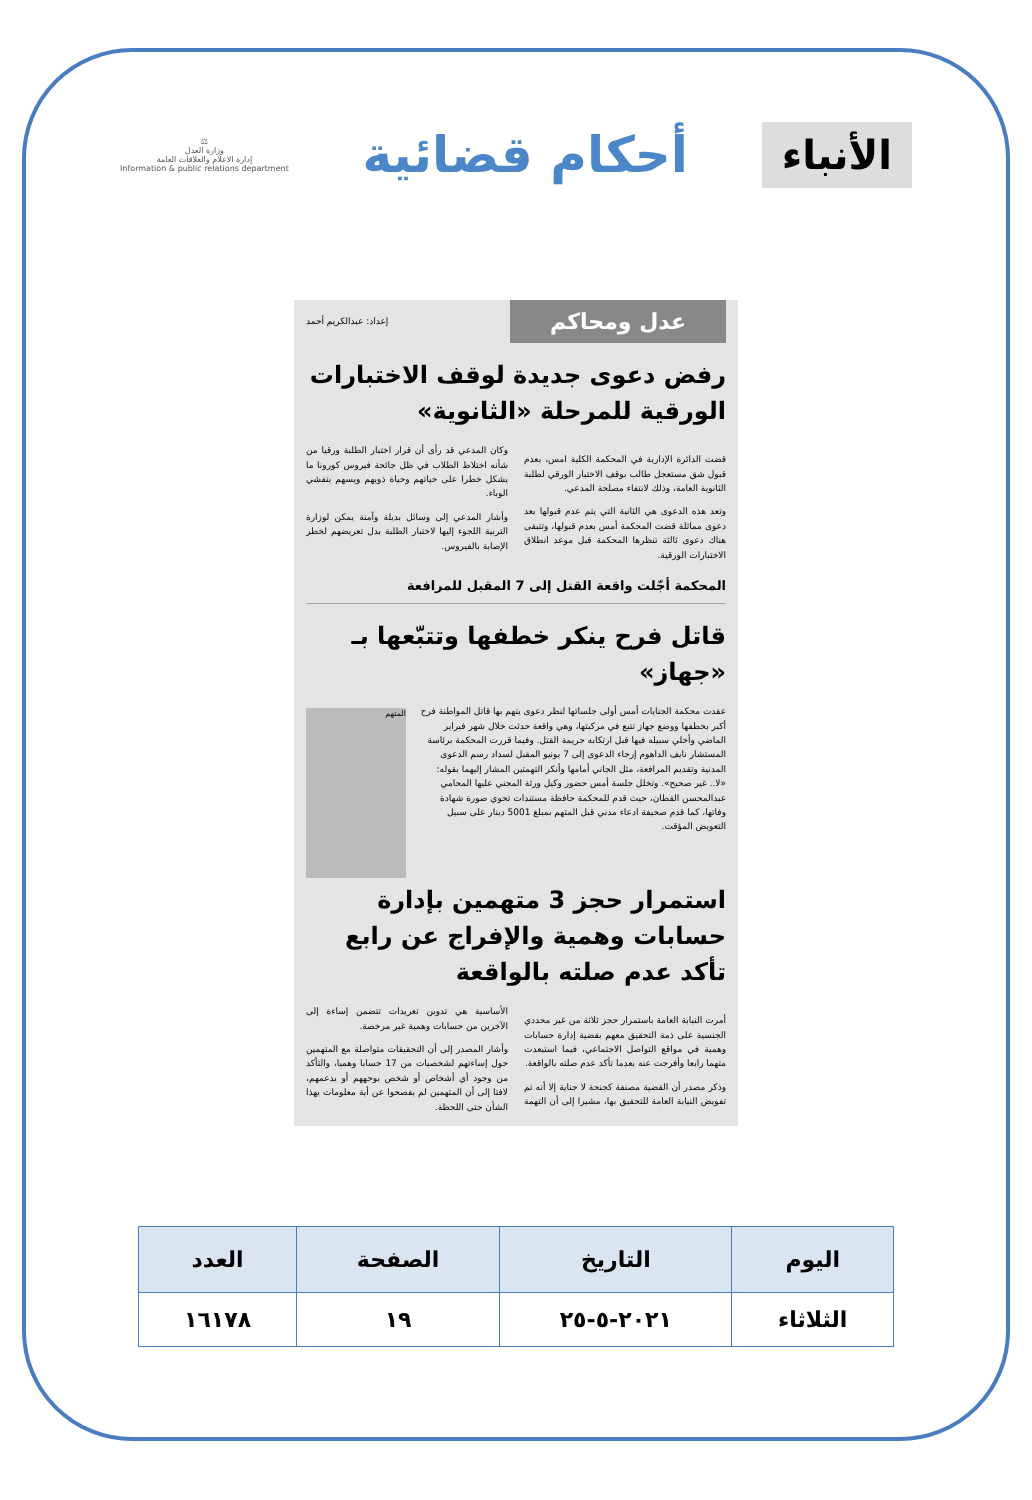الأنباء
أحكام قضائية
⚖
وزارة العدل
إدارة الاعلام والعلاقات العامة
Information & public relations department
عدل ومحاكم إعداد: عبدالكريم أحمد
رفض دعوى جديدة لوقف الاختبارات الورقية للمرحلة «الثانوية»
قضت الدائرة الإدارية في المحكمة الكلية امس، بعدم قبول شق مستعجل طالب بوقف الاختبار الورقي لطلبة الثانوية العامة، وذلك لانتفاء مصلحة المدعي.
وتعد هذه الدعوى هي الثانية التي يتم عدم قبولها بعد دعوى مماثلة قضت المحكمة أمس بعدم قبولها، وتتبقى هناك دعوى ثالثة تنظرها المحكمة قبل موعد انطلاق الاختبارات الورقية.
وكان المدعي قد رأى أن قرار اختبار الطلبة ورقيا من شأنه اختلاط الطلاب في ظل جائحة فيروس كورونا ما يشكل خطرا على حياتهم وحياة ذويهم ويسهم بتفشي الوباء.
وأشار المدعي إلى وسائل بديلة وآمنة يمكن لوزارة التربية اللجوء إليها لاختبار الطلبة بدل تعريضهم لخطر الإصابة بالفيروس.
المحكمة أجّلت واقعة القتل إلى 7 المقبل للمرافعة
قاتل فرح ينكر خطفها وتتبّعها بـ «جهاز»
المتهم
عقدت محكمة الجنايات أمس أولى جلساتها لنظر دعوى يتهم بها قاتل المواطنة فرح أكبر بخطفها ووضع جهاز تتبع في مركبتها، وهي واقعة حدثت خلال شهر فبراير الماضي وأخلي سبيله فيها قبل ارتكابه جريمة القتل. وفيما قررت المحكمة برئاسة المستشار نايف الداهوم إرجاء الدعوى إلى 7 يونيو المقبل لسداد رسم الدعوى المدنية وتقديم المرافعة، مثل الجاني أمامها وأنكر التهمتين المشار إليهما بقوله: «لا.. غير صحيح». وتخلل جلسة أمس حضور وكيل ورثة المجني عليها المحامي عبدالمحسن القطان، حيث قدم للمحكمة حافظة مستندات تحوي صورة شهادة وفاتها، كما قدم صحيفة ادعاء مدني قبل المتهم بمبلغ 5001 دينار على سبيل التعويض المؤقت.
استمرار حجز 3 متهمين بإدارة حسابات وهمية والإفراج عن رابع تأكد عدم صلته بالواقعة
أمرت النيابة العامة باستمرار حجز ثلاثة من غير محددي الجنسية على ذمة التحقيق معهم بقضية إدارة حسابات وهمية في مواقع التواصل الاجتماعي، فيما استبعدت متهما رابعا وأفرجت عنه بعدما تأكد عدم صلته بالواقعة.
وذكر مصدر أن القضية مصنفة كجنحة لا جناية إلا أنه تم تفويض النيابة العامة للتحقيق بها، مشيرا إلى أن التهمة الأساسية هي تدوين تغريدات تتضمن إساءة إلى الآخرين من حسابات وهمية غير مرخصة.
وأشار المصدر إلى أن التحقيقات متواصلة مع المتهمين حول إساءتهم لشخصيات من 17 حسابا وهميا، والتأكد من وجود أي أشخاص أو شخص يوجههم أو يدعمهم، لافتا إلى أن المتهمين لم يفصحوا عن أية معلومات بهذا الشأن حتى اللحظة.
| اليوم | التاريخ | الصفحة | العدد |
| --- | --- | --- | --- |
| الثلاثاء | ٢٠٢١-٥-٢٥ | ١٩ | ١٦١٧٨ |